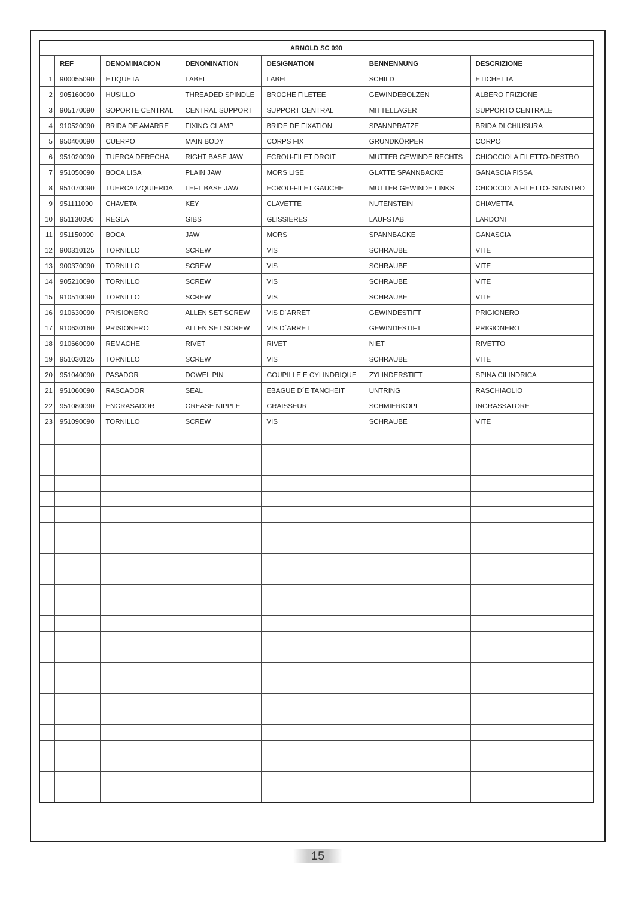| ARNOLD SC 090 | | | | | | |
| --- | --- | --- | --- | --- | --- | --- |
| | REF | DENOMINACION | DENOMINATION | DESIGNATION | BENNENNUNG | DESCRIZIONE |
| 1 | 900055090 | ETIQUETA | LABEL | LABEL | SCHILD | ETICHETTA |
| 2 | 905160090 | HUSILLO | THREADED SPINDLE | BROCHE FILETEE | GEWINDEBOLZEN | ALBERO FRIZIONE |
| 3 | 905170090 | SOPORTE CENTRAL | CENTRAL SUPPORT | SUPPORT CENTRAL | MITTELLAGER | SUPPORTO CENTRALE |
| 4 | 910520090 | BRIDA DE AMARRE | FIXING CLAMP | BRIDE DE FIXATION | SPANNPRATZE | BRIDA DI CHIUSURA |
| 5 | 950400090 | CUERPO | MAIN BODY | CORPS FIX | GRUNDKÖRPER | CORPO |
| 6 | 951020090 | TUERCA DERECHA | RIGHT BASE JAW | ECROU-FILET DROIT | MUTTER GEWINDE RECHTS | CHIOCCIOLA FILETTO-DESTRO |
| 7 | 951050090 | BOCA LISA | PLAIN JAW | MORS LISE | GLATTE SPANNBACKE | GANASCIA FISSA |
| 8 | 951070090 | TUERCA IZQUIERDA | LEFT BASE JAW | ECROU-FILET GAUCHE | MUTTER GEWINDE LINKS | CHIOCCIOLA FILETTO- SINISTRO |
| 9 | 951111090 | CHAVETA | KEY | CLAVETTE | NUTENSTEIN | CHIAVETTA |
| 10 | 951130090 | REGLA | GIBS | GLISSIERES | LAUFSTAB | LARDONI |
| 11 | 951150090 | BOCA | JAW | MORS | SPANNBACKE | GANASCIA |
| 12 | 900310125 | TORNILLO | SCREW | VIS | SCHRAUBE | VITE |
| 13 | 900370090 | TORNILLO | SCREW | VIS | SCHRAUBE | VITE |
| 14 | 905210090 | TORNILLO | SCREW | VIS | SCHRAUBE | VITE |
| 15 | 910510090 | TORNILLO | SCREW | VIS | SCHRAUBE | VITE |
| 16 | 910630090 | PRISIONERO | ALLEN SET SCREW | VIS D´ARRET | GEWINDESTIFT | PRIGIONERO |
| 17 | 910630160 | PRISIONERO | ALLEN SET SCREW | VIS D´ARRET | GEWINDESTIFT | PRIGIONERO |
| 18 | 910660090 | REMACHE | RIVET | RIVET | NIET | RIVETTO |
| 19 | 951030125 | TORNILLO | SCREW | VIS | SCHRAUBE | VITE |
| 20 | 951040090 | PASADOR | DOWEL PIN | GOUPILLE E CYLINDRIQUE | ZYLINDERSTIFT | SPINA CILINDRICA |
| 21 | 951060090 | RASCADOR | SEAL | EBAGUE D´E TANCHEIT | UNTRING | RASCHIAOLIO |
| 22 | 951080090 | ENGRASADOR | GREASE NIPPLE | GRAISSEUR | SCHMIERKOPF | INGRASSATORE |
| 23 | 951090090 | TORNILLO | SCREW | VIS | SCHRAUBE | VITE |
15